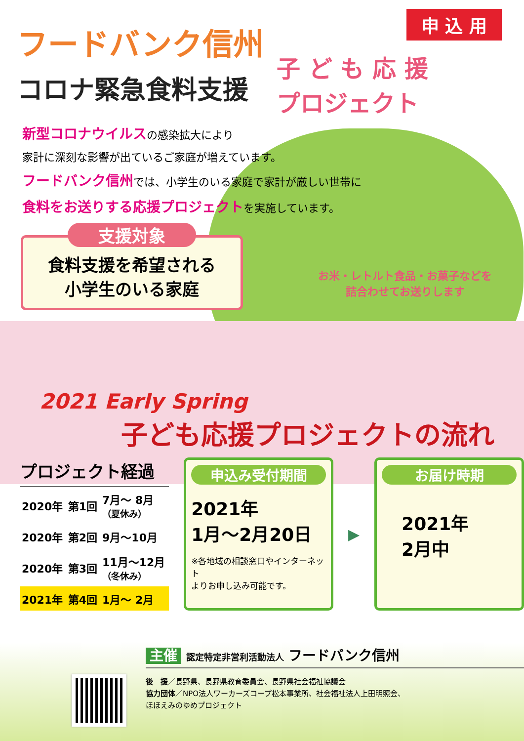申 込 用
子 ど も 応 援
プロジェクト
フードバンク信州
コロナ緊急食料支援
新型コロナウイルスの感染拡大により
家計に深刻な影響が出ているご家庭が増えています。
フードバンク信州では、小学生のいる家庭で家計が厳しい世帯に
食料をお送りする応援プロジェクトを実施しています。
支援対象
食料支援を希望される
小学生のいる家庭
お米・レトルト食品・お菓子などを
詰合わせてお送りします
2021 Early Spring
子ども応援プロジェクトの流れ
| プロジェクト経過 | | |
| --- | --- | --- |
| 2020年 | 第1回 | 7月～ 8月 （夏休み） |
| 2020年 | 第2回 | 9月～10月 |
| 2020年 | 第3回 | 11月～12月 （冬休み） |
| 2021年 | 第4回 | 1月～ 2月 |
申込み受付期間
2021年
1月～2月20日
※各地域の相談窓口やインターネット
よりお申し込み可能です。
▶
お届け時期
2021年
2月中
主催 認定特定非営利活動法人 フードバンク信州
後　援／長野県、長野県教育委員会、長野県社会福祉協議会
協力団体／NPO法人ワーカーズコープ松本事業所、社会福祉法人上田明照会、
ほほえみのゆめプロジェクト